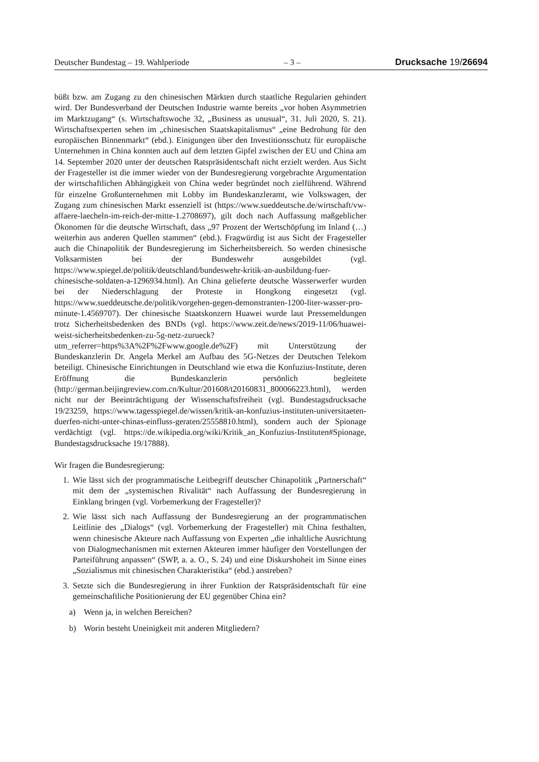Deutscher Bundestag – 19. Wahlperiode – 3 – Drucksache 19/26694
büßt bzw. am Zugang zu den chinesischen Märkten durch staatliche Regularien gehindert wird. Der Bundesverband der Deutschen Industrie warnte bereits „vor hohen Asymmetrien im Marktzugang“ (s. Wirtschaftswoche 32, „Business as unusual“, 31. Juli 2020, S. 21). Wirtschaftsexperten sehen im „chinesischen Staatskapitalismus“ „eine Bedrohung für den europäischen Binnenmarkt“ (ebd.). Einigungen über den Investitionsschutz für europäische Unternehmen in China konnten auch auf dem letzten Gipfel zwischen der EU und China am 14. September 2020 unter der deutschen Ratspräsidentschaft nicht erzielt werden. Aus Sicht der Fragesteller ist die immer wieder von der Bundesregierung vorgebrachte Argumentation der wirtschaftlichen Abhängigkeit von China weder begründet noch zielführend. Während für einzelne Großunternehmen mit Lobby im Bundeskanzleramt, wie Volkswagen, der Zugang zum chinesischen Markt essenziell ist (https://www.sueddeutsche.de/wirtschaft/vw-affaere-laecheln-im-reich-der-mitte-1.2708697), gilt doch nach Auffassung maßgeblicher Ökonomen für die deutsche Wirtschaft, dass „97 Prozent der Wertschöpfung im Inland (…) weiterhin aus anderen Quellen stammen“ (ebd.). Fragwürdig ist aus Sicht der Fragesteller auch die Chinapolitik der Bundesregierung im Sicherheitsbereich. So werden chinesische Volksarmisten bei der Bundeswehr ausgebildet (vgl. https://www.spiegel.de/politik/deutschland/bundeswehr-kritik-an-ausbildung-fuer-chinesische-soldaten-a-1296934.html). An China gelieferte deutsche Wasserwerfer wurden bei der Niederschlagung der Proteste in Hongkong eingesetzt (vgl. https://www.sueddeutsche.de/politik/vorgehen-gegen-demonstranten-1200-liter-wasser-pro-minute-1.4569707). Der chinesische Staatskonzern Huawei wurde laut Pressemeldungen trotz Sicherheitsbedenken des BNDs (vgl. https://www.zeit.de/news/2019-11/06/huawei-weist-sicherheitsbedenken-zu-5g-netz-zurueck?utm_referrer=https%3A%2F%2Fwww.google.de%2F) mit Unterstützung der Bundeskanzlerin Dr. Angela Merkel am Aufbau des 5G-Netzes der Deutschen Telekom beteiligt. Chinesische Einrichtungen in Deutschland wie etwa die Konfuzius-Institute, deren Eröffnung die Bundeskanzlerin persönlich begleitete (http://german.beijingreview.com.cn/Kultur/201608/t20160831_800066223.html), werden nicht nur der Beeinträchtigung der Wissenschaftsfreiheit (vgl. Bundestagsdrucksache 19/23259, https://www.tagesspiegel.de/wissen/kritik-an-konfuzius-instituten-universitaeten-duerfen-nicht-unter-chinas-einfluss-geraten/25558810.html), sondern auch der Spionage verdächtigt (vgl. https://de.wikipedia.org/wiki/Kritik_an_Konfuzius-Instituten#Spionage, Bundestagsdrucksache 19/17888).
Wir fragen die Bundesregierung:
1. Wie lässt sich der programmatische Leitbegriff deutscher Chinapolitik „Partnerschaft“ mit dem der „systemischen Rivalität“ nach Auffassung der Bundesregierung in Einklang bringen (vgl. Vorbemerkung der Fragesteller)?
2. Wie lässt sich nach Auffassung der Bundesregierung an der programmatischen Leitlinie des „Dialogs“ (vgl. Vorbemerkung der Fragesteller) mit China festhalten, wenn chinesische Akteure nach Auffassung von Experten „die inhaltliche Ausrichtung von Dialogmechanismen mit externen Akteuren immer häufiger den Vorstellungen der Parteiführung anpassen“ (SWP, a. a. O., S. 24) und eine Diskurshoheit im Sinne eines „Sozialismus mit chinesischen Charakteristika“ (ebd.) anstreben?
3. Setzte sich die Bundesregierung in ihrer Funktion der Ratspräsidentschaft für eine gemeinschaftliche Positionierung der EU gegenüber China ein?
a) Wenn ja, in welchen Bereichen?
b) Worin besteht Uneinigkeit mit anderen Mitgliedern?